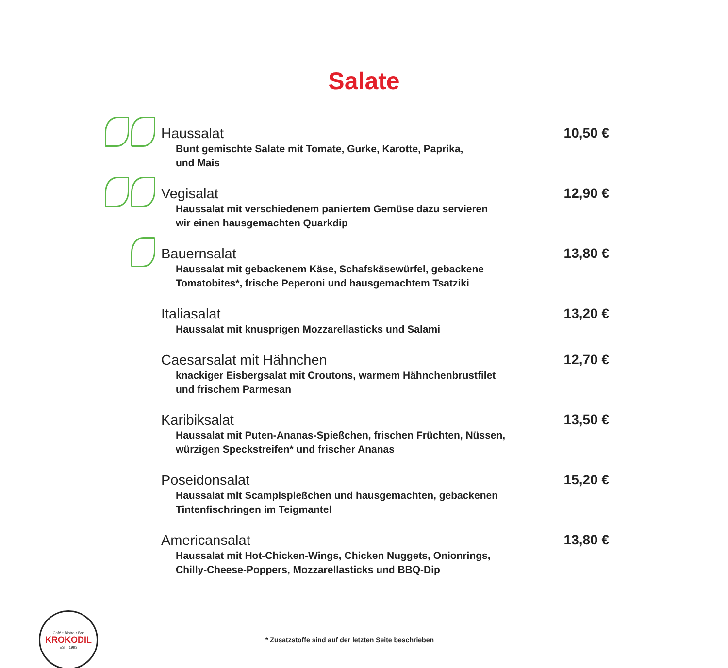Salate
Haussalat
Bunt gemischte Salate mit Tomate, Gurke, Karotte, Paprika,
und Mais
10,50 €
Vegisalat
Haussalat mit verschiedenem paniertem Gemüse dazu servieren
wir einen hausgemachten Quarkdip
12,90 €
Bauernsalat
Haussalat mit gebackenem Käse, Schafskäsewürfel, gebackene
Tomatobites*, frische Peperoni und hausgemachtem Tsatziki
13,80 €
Italiasalat
Haussalat mit knusprigen Mozzarellasticks und Salami
13,20 €
Caesarsalat mit Hähnchen
knackiger Eisbergsalat mit Croutons, warmem Hähnchenbrustfilet
und frischem Parmesan
12,70 €
Karibiksalat
Haussalat mit Puten-Ananas-Spießchen, frischen Früchten, Nüssen,
würzigen Speckstreifen* und frischer Ananas
13,50 €
Poseidonsalat
Haussalat mit Scampispießchen und hausgemachten, gebackenen
Tintenfischringen im Teigmantel
15,20 €
Americansalat
Haussalat mit Hot-Chicken-Wings, Chicken Nuggets, Onionrings,
Chilly-Cheese-Poppers, Mozzarellasticks und BBQ-Dip
13,80 €
Café • Bistro • Bar
KROKODIL
EST. 1993
* Zusatzstoffe sind auf der letzten Seite beschrieben